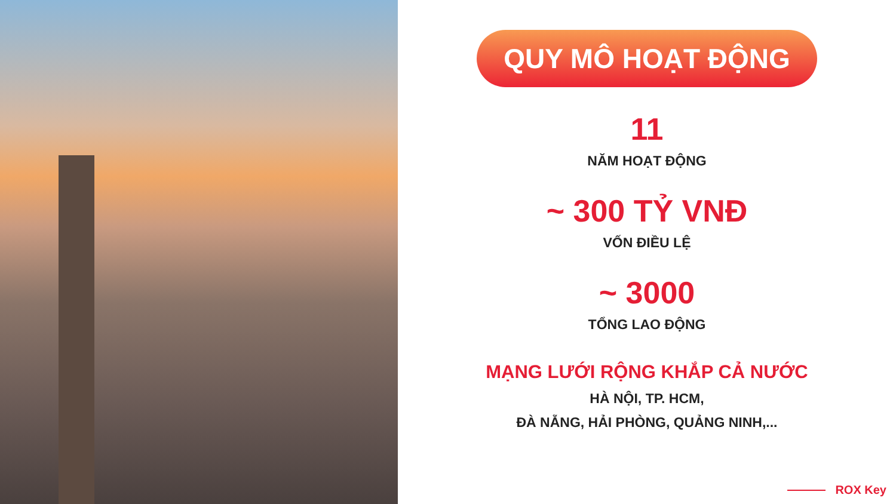QUY MÔ HOẠT ĐỘNG
11
NĂM HOẠT ĐỘNG
~ 300 TỶ VNĐ
VỐN ĐIỀU LỆ
~ 3000
TỔNG LAO ĐỘNG
MẠNG LƯỚI RỘNG KHẮP CẢ NƯỚC
HÀ NỘI, TP. HCM,
ĐÀ NẴNG, HẢI PHÒNG, QUẢNG NINH,...
ROX Key